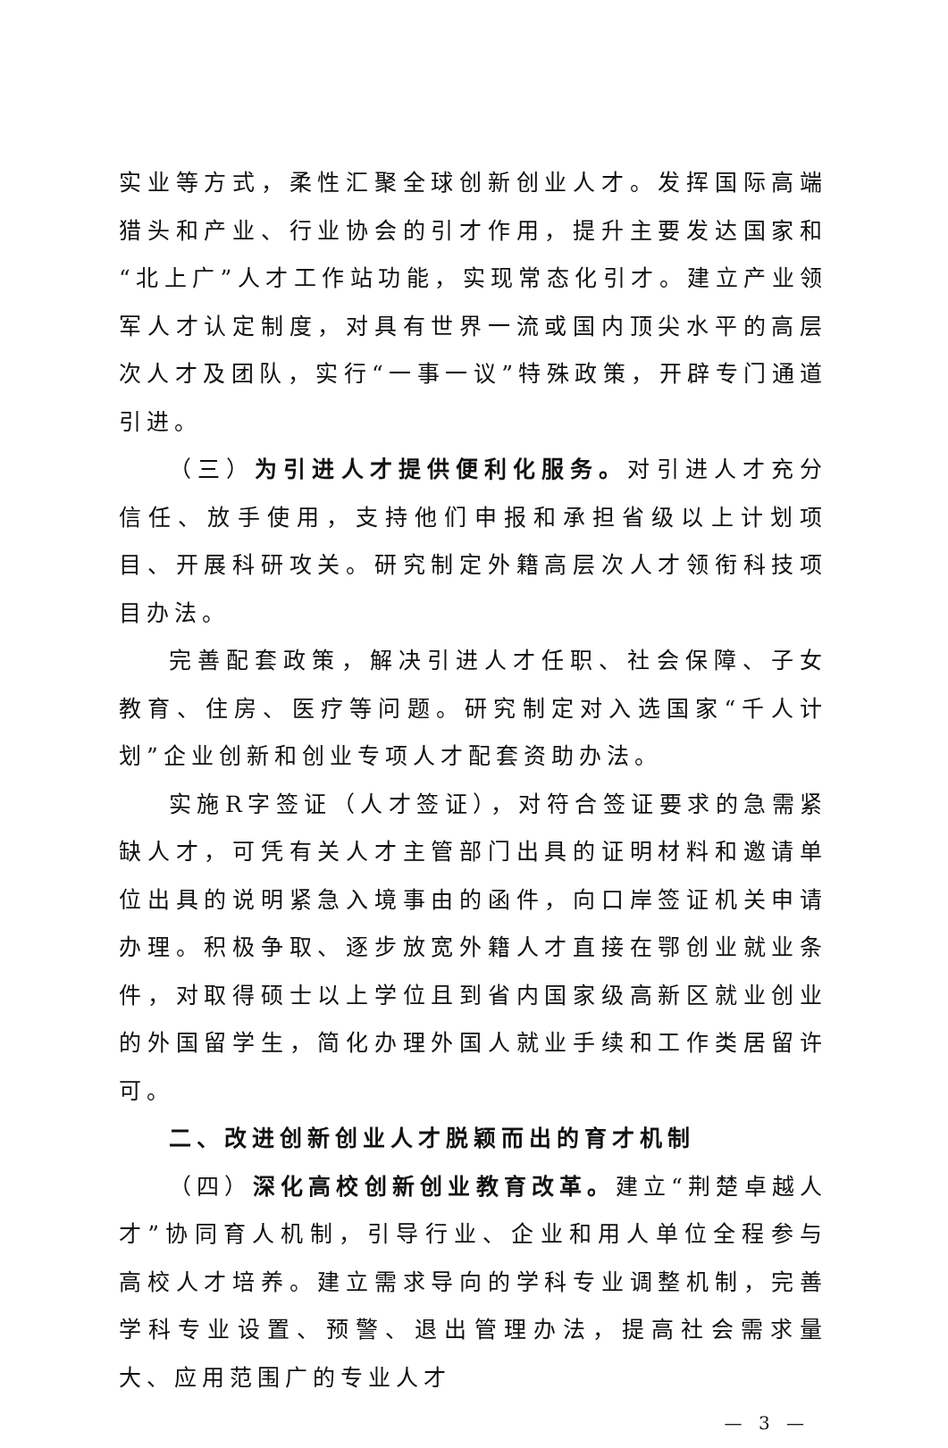实业等方式，柔性汇聚全球创新创业人才。发挥国际高端猎头和产业、行业协会的引才作用，提升主要发达国家和“北上广”人才工作站功能，实现常态化引才。建立产业领军人才认定制度，对具有世界一流或国内顶尖水平的高层次人才及团队，实行“一事一议”特殊政策，开辟专门通道引进。
（三）为引进人才提供便利化服务。对引进人才充分信任、放手使用，支持他们申报和承担省级以上计划项目、开展科研攻关。研究制定外籍高层次人才领衔科技项目办法。
完善配套政策，解决引进人才任职、社会保障、子女教育、住房、医疗等问题。研究制定对入选国家“千人计划”企业创新和创业专项人才配套资助办法。
实施R字签证（人才签证），对符合签证要求的急需紧缺人才，可凭有关人才主管部门出具的证明材料和邀请单位出具的说明紧急入境事由的函件，向口岸签证机关申请办理。积极争取、逐步放宽外籍人才直接在鄂创业就业条件，对取得硕士以上学位且到省内国家级高新区就业创业的外国留学生，简化办理外国人就业手续和工作类居留许可。
二、改进创新创业人才脱颖而出的育才机制
（四）深化高校创新创业教育改革。建立“荆楚卓越人才”协同育人机制，引导行业、企业和用人单位全程参与高校人才培养。建立需求导向的学科专业调整机制，完善学科专业设置、预警、退出管理办法，提高社会需求量大、应用范围广的专业人才
— 3 —